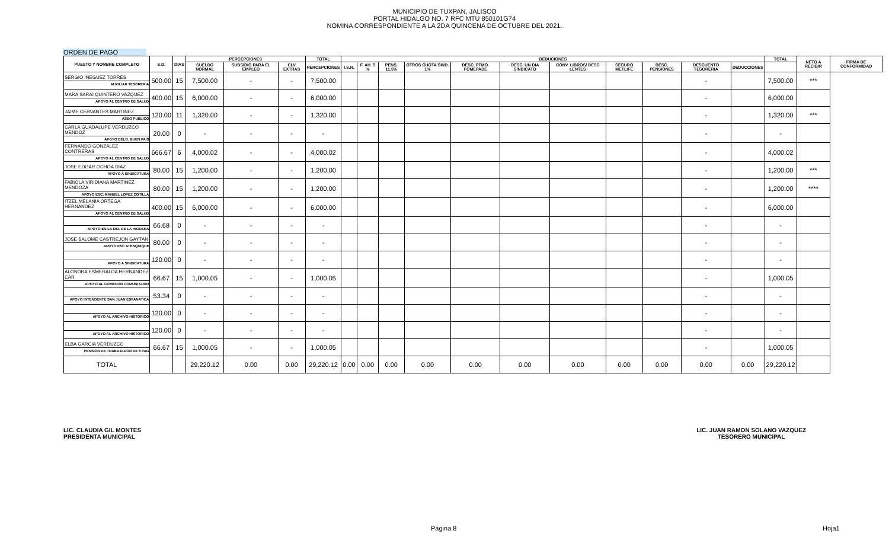MUNICIPIO DE TUXPAN, JALISCO
PORTAL HIDALGO NO. 7 RFC MTU 850101G74
NOMINA CORRESPONDIENTE A LA 2DA QUINCENA DE OCTUBRE DEL 2021.
ORDEN DE PAGO
| PUESTO Y NOMBRE COMPLETO | S.D. | DIAS | PERCEPCIONES | | | TOTAL | DEDUCIONES | | | | | | | | | | | TOTAL | NETO A RECIBIR | FIRMA DE CONFORMIDAD |
| --- | --- | --- | --- | --- | --- | --- | --- | --- | --- | --- | --- | --- | --- | --- | --- | --- | --- | --- | --- | --- |
| | | | SUELDO NORMAL | SUBSIDIO PARA EL EMPLEO | CLV EXTRAS | PERCEPCIONES | I.S.R. | F. AH. 5 % | PENS. 11.5% | OTROS CUOTA SIND. 1% | DESC. PTMO. FOMEPADE | DESC. UN DIA SINDICATO | CONV. LIBROS/ DESC LENTES | SEGURO METLIFE | DESC. PENSIONES | DESCUENTO TESORERIA | DEDUCCIONES | | | |
| SERGIO IÑEGUEZ TORRES AUXILIAR TESORERIA | 500.00 | 15 | 7,500.00 | - | - | 7,500.00 | | | | | | | | | | - | | 7,500.00 | *** | |
| MARA SARAI QUINTERO VAZQUEZ APOYO AL CENTRO DE SALUD | 400.00 | 15 | 6,000.00 | - | - | 6,000.00 | | | | | | | | | | - | | 6,000.00 | | |
| JAIME CERVANTES MARTINEZ ASEO PUBLICO | 120.00 | 11 | 1,320.00 | - | - | 1,320.00 | | | | | | | | | | - | | 1,320.00 | *** | |
| CARLA GUADALUPE VERDUZCO MENDOZ APOYO DELG. BUEN PAIS | 20.00 | 0 | - | - | - | - | | | | | | | | | | - | | - | | |
| FERNANDO GONZALEZ CONTRERAS APOYO AL CENTRO DE SALUD | 666.67 | 6 | 4,000.02 | - | - | 4,000.02 | | | | | | | | | | - | | 4,000.02 | | |
| JOSE EDGAR OCHOA DIAZ APOYO A SINDICATURA | 80.00 | 15 | 1,200.00 | - | - | 1,200.00 | | | | | | | | | | - | | 1,200.00 | *** | |
| FABIOLA VIRIDIANA MARTINEZ MENDOZA APOYO ESC. MANUEL LOPEZ COTILLA | 80.00 | 15 | 1,200.00 | - | - | 1,200.00 | | | | | | | | | | - | | 1,200.00 | **** | |
| ITZEL MELANIA ORTEGA HERNANDEZ APOYO AL CENTRO DE SALUD | 400.00 | 15 | 6,000.00 | - | - | 6,000.00 | | | | | | | | | | - | | 6,000.00 | | |
| APOYO EN LA DEL DE LA HIGUERA | 66.68 | 0 | - | - | - | - | | | | | | | | | | - | | - | | |
| JOSE SALOME CASTREJON GAYTAN APOYO ESC ATENQUIQUE | 80.00 | 0 | - | - | - | - | | | | | | | | | | - | | - | | |
| APOYO A SINDICATURA | 120.00 | 0 | - | - | - | - | | | | | | | | | | - | | - | | |
| ALONDRA ESMERALDA HERNANDEZ CAR APOYO AL COMEDOR COMUNITARIO | 66.67 | 15 | 1,000.05 | - | - | 1,000.05 | | | | | | | | | | - | | 1,000.05 | | |
| APOYO INTENDENTE SAN JUAN ESPANATICA | 53.34 | 0 | - | - | - | - | | | | | | | | | | - | | - | | |
| APOYO AL ARCHIVO HISTORICO | 120.00 | 0 | - | - | - | - | | | | | | | | | | - | | - | | |
| APOYO AL ARCHIVO HISTORICO | 120.00 | 0 | - | - | - | - | | | | | | | | | | - | | - | | |
| ELBA GARCIA VERDUZCO PENSION DE TRABAJADOR DE 8 PAG | 66.67 | 15 | 1,000.05 | - | - | 1,000.05 | | | | | | | | | | - | | 1,000.05 | | |
| TOTAL | | | 29,220.12 | 0.00 | 0.00 | 29,220.12 | 0.00 | 0.00 | 0.00 | 0.00 | 0.00 | 0.00 | 0.00 | 0.00 | 0.00 | 0.00 | 0.00 | 29,220.12 | | |
LIC. CLAUDIA GIL MONTES
PRESIDENTA MUNICIPAL
LIC. JUAN RAMON SOLANO VAZQUEZ
TESORERO MUNICIPAL
Página 8 Hoja1